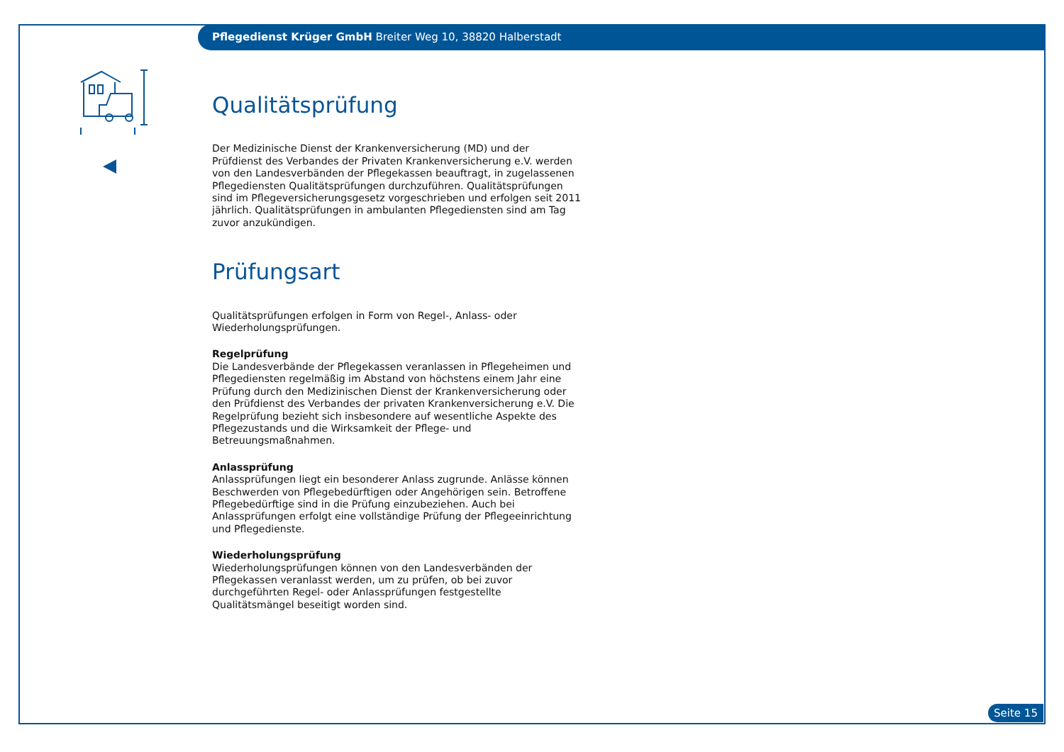Pflegedienst Krüger GmbH Breiter Weg 10, 38820 Halberstadt
Qualitätsprüfung
Der Medizinische Dienst der Krankenversicherung (MD) und der Prüfdienst des Verbandes der Privaten Krankenversicherung e.V. werden von den Landesverbänden der Pflegekassen beauftragt, in zugelassenen Pflegediensten Qualitätsprüfungen durchzuführen. Qualitätsprüfungen sind im Pflegeversicherungsgesetz vorgeschrieben und erfolgen seit 2011 jährlich. Qualitätsprüfungen in ambulanten Pflegediensten sind am Tag zuvor anzukündigen.
Prüfungsart
Qualitätsprüfungen erfolgen in Form von Regel-, Anlass- oder Wiederholungsprüfungen.
Regelprüfung
Die Landesverbände der Pflegekassen veranlassen in Pflegeheimen und Pflegediensten regelmäßig im Abstand von höchstens einem Jahr eine Prüfung durch den Medizinischen Dienst der Krankenversicherung oder den Prüfdienst des Verbandes der privaten Krankenversicherung e.V. Die Regelprüfung bezieht sich insbesondere auf wesentliche Aspekte des Pflegezustands und die Wirksamkeit der Pflege- und Betreuungsmaßnahmen.
Anlassprüfung
Anlassprüfungen liegt ein besonderer Anlass zugrunde. Anlässe können Beschwerden von Pflegebedürftigen oder Angehörigen sein. Betroffene Pflegebedürftige sind in die Prüfung einzubeziehen. Auch bei Anlassprüfungen erfolgt eine vollständige Prüfung der Pflegeeinrichtung und Pflegedienste.
Wiederholungsprüfung
Wiederholungsprüfungen können von den Landesverbänden der Pflegekassen veranlasst werden, um zu prüfen, ob bei zuvor durchgeführten Regel- oder Anlassprüfungen festgestellte Qualitätsmängel beseitigt worden sind.
Seite 15